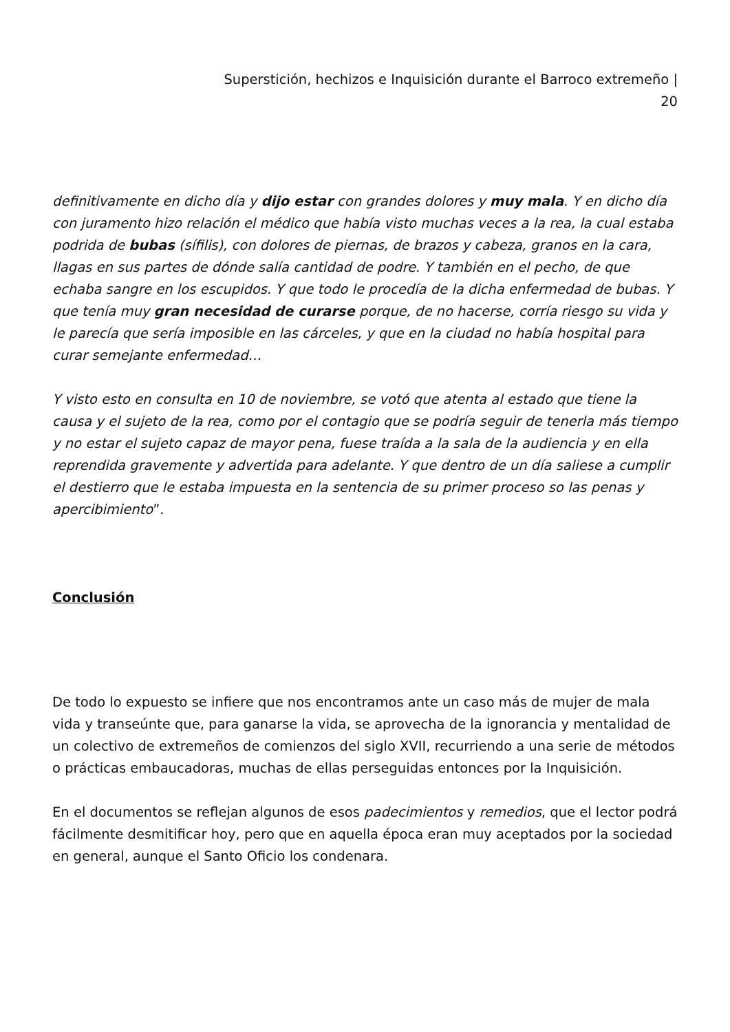Superstición, hechizos e Inquisición durante el Barroco extremeño |
20
definitivamente en dicho día y dijo estar con grandes dolores y muy mala. Y en dicho día con juramento hizo relación el médico que había visto muchas veces a la rea, la cual estaba podrida de bubas (sífilis), con dolores de piernas, de brazos y cabeza, granos en la cara, llagas en sus partes de dónde salía cantidad de podre. Y también en el pecho, de que echaba sangre en los escupidos. Y que todo le procedía de la dicha enfermedad de bubas. Y que tenía muy gran necesidad de curarse porque, de no hacerse, corría riesgo su vida y le parecía que sería imposible en las cárceles, y que en la ciudad no había hospital para curar semejante enfermedad…
Y visto esto en consulta en 10 de noviembre, se votó que atenta al estado que tiene la causa y el sujeto de la rea, como por el contagio que se podría seguir de tenerla más tiempo y no estar el sujeto capaz de mayor pena, fuese traída a la sala de la audiencia y en ella reprendida gravemente y advertida para adelante. Y que dentro de un día saliese a cumplir el destierro que le estaba impuesta en la sentencia de su primer proceso so las penas y apercibimiento”.
Conclusión
De todo lo expuesto se infiere que nos encontramos ante un caso más de mujer de mala vida y transeúnte que, para ganarse la vida, se aprovecha de la ignorancia y mentalidad de un colectivo de extremeños de comienzos del siglo XVII, recurriendo a una serie de métodos o prácticas embaucadoras, muchas de ellas perseguidas entonces por la Inquisición.
En el documentos se reflejan algunos de esos padecimientos y remedios, que el lector podrá fácilmente desmitificar hoy, pero que en aquella época eran muy aceptados por la sociedad en general, aunque el Santo Oficio los condenara.